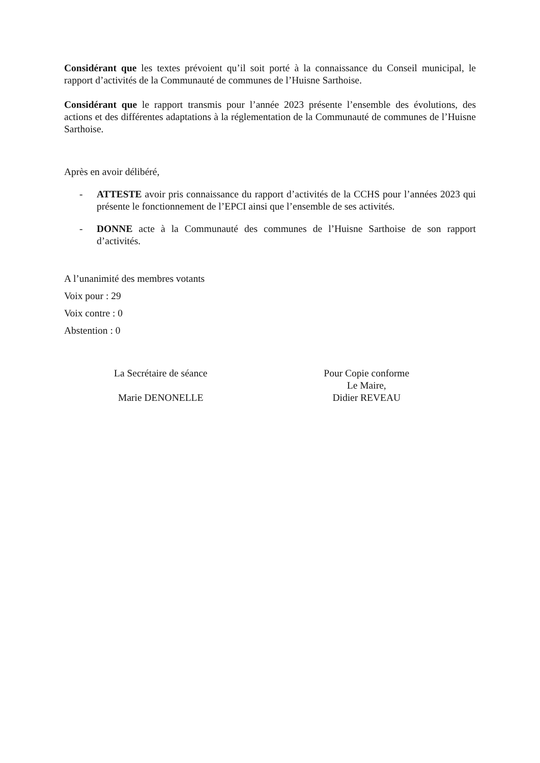Considérant que les textes prévoient qu’il soit porté à la connaissance du Conseil municipal, le rapport d’activités de la Communauté de communes de l’Huisne Sarthoise.
Considérant que le rapport transmis pour l’année 2023 présente l’ensemble des évolutions, des actions et des différentes adaptations à la réglementation de la Communauté de communes de l’Huisne Sarthoise.
Après en avoir délibéré,
- ATTESTE avoir pris connaissance du rapport d’activités de la CCHS pour l’années 2023 qui présente le fonctionnement de l’EPCI ainsi que l’ensemble de ses activités.
- DONNE acte à la Communauté des communes de l’Huisne Sarthoise de son rapport d’activités.
A l’unanimité des membres votants
Voix pour : 29
Voix contre : 0
Abstention : 0
La Secrétaire de séance
Marie DENONELLE
Pour Copie conforme
Le Maire,
Didier REVEAU